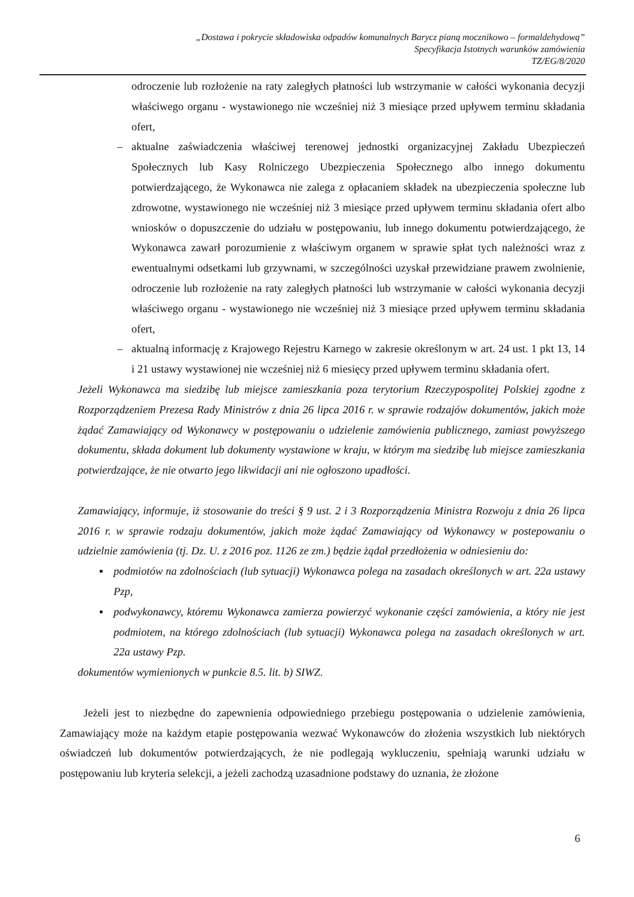„Dostawa i pokrycie składowiska odpadów komunalnych Barycz pianą mocznikowo – formaldehydową”
Specyfikacja Istotnych warunków zamówienia
TZ/EG/8/2020
odroczenie lub rozłożenie na raty zaległych płatności lub wstrzymanie w całości wykonania decyzji właściwego organu - wystawionego nie wcześniej niż 3 miesiące przed upływem terminu składania ofert,
– aktualne zaświadczenia właściwej terenowej jednostki organizacyjnej Zakładu Ubezpieczeń Społecznych lub Kasy Rolniczego Ubezpieczenia Społecznego albo innego dokumentu potwierdzającego, że Wykonawca nie zalega z opłacaniem składek na ubezpieczenia społeczne lub zdrowotne, wystawionego nie wcześniej niż 3 miesiące przed upływem terminu składania ofert albo wniosków o dopuszczenie do udziału w postępowaniu, lub innego dokumentu potwierdzającego, że Wykonawca zawarł porozumienie z właściwym organem w sprawie spłat tych należności wraz z ewentualnymi odsetkami lub grzywnami, w szczególności uzyskał przewidziane prawem zwolnienie, odroczenie lub rozłożenie na raty zaległych płatności lub wstrzymanie w całości wykonania decyzji właściwego organu - wystawionego nie wcześniej niż 3 miesiące przed upływem terminu składania ofert,
– aktualną informację z Krajowego Rejestru Karnego w zakresie określonym w art. 24 ust. 1 pkt 13, 14 i 21 ustawy wystawionej nie wcześniej niż 6 miesięcy przed upływem terminu składania ofert.
Jeżeli Wykonawca ma siedzibę lub miejsce zamieszkania poza terytorium Rzeczypospolitej Polskiej zgodne z Rozporządzeniem Prezesa Rady Ministrów z dnia 26 lipca 2016 r. w sprawie rodzajów dokumentów, jakich może żądać Zamawiający od Wykonawcy w postępowaniu o udzielenie zamówienia publicznego, zamiast powyższego dokumentu, składa dokument lub dokumenty wystawione w kraju, w którym ma siedzibę lub miejsce zamieszkania potwierdzające, że nie otwarto jego likwidacji ani nie ogłoszono upadłości.
Zamawiający, informuje, iż stosowanie do treści § 9 ust. 2 i 3 Rozporządzenia Ministra Rozwoju z dnia 26 lipca 2016 r. w sprawie rodzaju dokumentów, jakich może żądać Zamawiający od Wykonawcy w postepowaniu o udzielnie zamówienia (tj. Dz. U. z 2016 poz. 1126 ze zm.) będzie żądał przedłożenia w odniesieniu do:
▪ podmiotów na zdolnościach (lub sytuacji) Wykonawca polega na zasadach określonych w art. 22a ustawy Pzp,
▪ podwykonawcy, któremu Wykonawca zamierza powierzyć wykonanie części zamówienia, a który nie jest podmiotem, na którego zdolnościach (lub sytuacji) Wykonawca polega na zasadach określonych w art. 22a ustawy Pzp.
dokumentów wymienionych w punkcie 8.5. lit. b) SIWZ.
Jeżeli jest to niezbędne do zapewnienia odpowiedniego przebiegu postępowania o udzielenie zamówienia, Zamawiający może na każdym etapie postępowania wezwać Wykonawców do złożenia wszystkich lub niektórych oświadczeń lub dokumentów potwierdzających, że nie podlegają wykluczeniu, spełniają warunki udziału w postępowaniu lub kryteria selekcji, a jeżeli zachodzą uzasadnione podstawy do uznania, że złożone
6